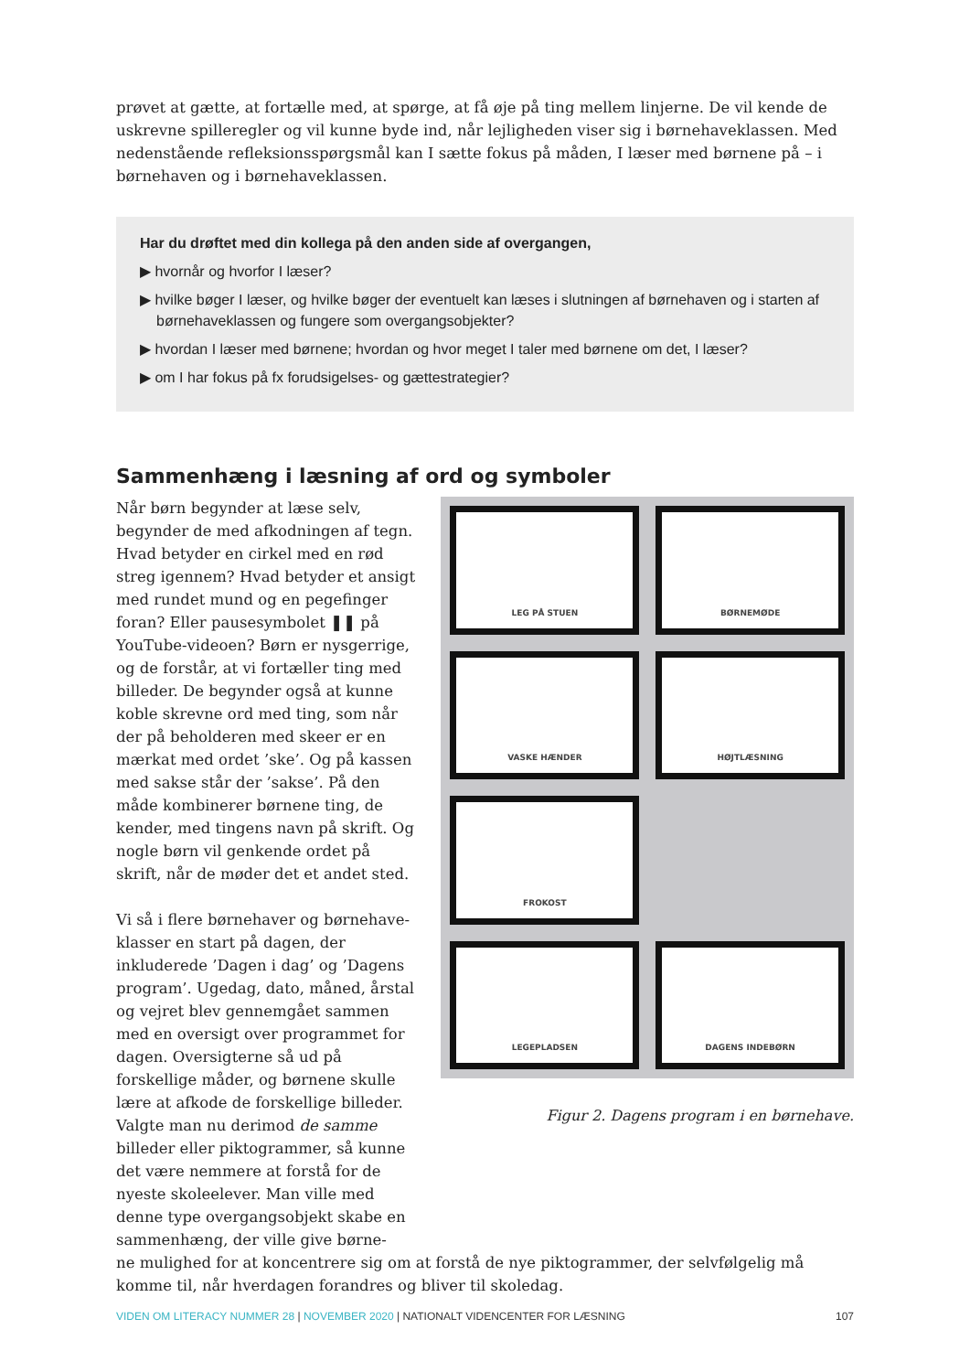prøvet at gætte, at fortælle med, at spørge, at få øje på ting mellem linjerne. De vil kende de uskrevne spil­leregler og vil kunne byde ind, når lejligheden viser sig i børnehaveklassen. Med nedenstående refleksi­onsspørgsmål kan I sætte fokus på måden, I læser med børnene på – i børnehaven og i børnehaveklassen.
Har du drøftet med din kollega på den anden side af overgangen,
▶ hvornår og hvorfor I læser?
▶ hvilke bøger I læser, og hvilke bøger der eventuelt kan læses i slutningen af børnehaven og i starten af børnehaveklassen og fungere som overgangsobjekter?
▶ hvordan I læser med børnene; hvordan og hvor meget I taler med børnene om det, I læser?
▶ om I har fokus på fx forudsigelses- og gættestrategier?
Sammenhæng i læsning af ord og symboler
Når børn begynder at læse selv, begynder de med afkodningen af tegn. Hvad betyder en cirkel med en rød streg igennem? Hvad betyder et ansigt med rundet mund og en pegefinger foran? Eller pausesymbolet ❚❚ på YouTube-videoen? Børn er nysgerri­ge, og de forstår, at vi fortæller ting med billeder. De begynder også at kunne koble skrevne ord med ting, som når der på be­holderen med skeer er en mærkat med or­det ’ske’. Og på kassen med sakse står der ’sakse’. På den måde kombinerer børnene ting, de kender, med tingens navn på skrift. Og nogle børn vil genkende ordet på skrift, når de møder det et andet sted.
Vi så i flere børnehaver og børnehave­klasser en start på dagen, der inkluderede ’Dagen i dag’ og ’Dagens program’. Ugedag, dato, måned, årstal og vejret blev gen­nemgået sammen med en oversigt over programmet for dagen. Oversigterne så ud på forskellige måder, og børnene skulle lære at afkode de forskellige billeder. Valg­te man nu derimod de samme billeder eller piktogrammer, så kunne det være nem­mere at forstå for de nyeste skoleelever. Man ville med denne type overgangsobjekt skabe en sammenhæng, der ville give børne-
LEG PÅ STUEN
BØRNEMØDE
VASKE HÆNDER
HØJTLÆSNING
FROKOST
LEGEPLADSEN
DAGENS INDEBØRN
Figur 2. Dagens program i en børnehave.
ne mulighed for at koncentrere sig om at forstå de nye piktogrammer, der selvfølgelig må komme til, når hverdagen forandres og bliver til skoledag.
VIDEN OM LITERACY NUMMER 28 | NOVEMBER 2020 | NATIONALT VIDENCENTER FOR LÆSNING
107